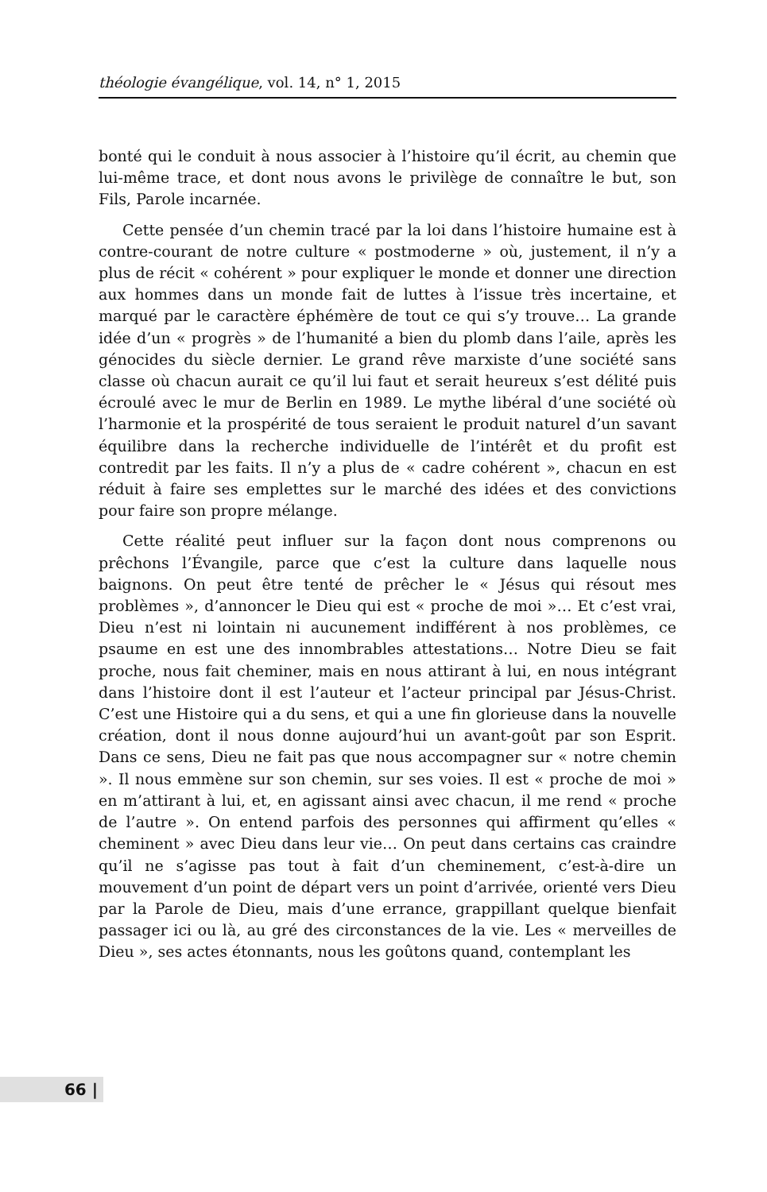théologie évangélique, vol. 14, n° 1, 2015
bonté qui le conduit à nous associer à l’histoire qu’il écrit, au chemin que lui-même trace, et dont nous avons le privilège de connaître le but, son Fils, Parole incarnée.
Cette pensée d’un chemin tracé par la loi dans l’histoire humaine est à contre-courant de notre culture « postmoderne » où, justement, il n’y a plus de récit « cohérent » pour expliquer le monde et donner une direction aux hommes dans un monde fait de luttes à l’issue très incertaine, et marqué par le caractère éphémère de tout ce qui s’y trouve… La grande idée d’un « progrès » de l’humanité a bien du plomb dans l’aile, après les génocides du siècle dernier. Le grand rêve marxiste d’une société sans classe où chacun aurait ce qu’il lui faut et serait heureux s’est délité puis écroulé avec le mur de Berlin en 1989. Le mythe libéral d’une société où l’harmonie et la prospérité de tous seraient le produit naturel d’un savant équilibre dans la recherche individuelle de l’intérêt et du profit est contredit par les faits. Il n’y a plus de « cadre cohérent », chacun en est réduit à faire ses emplettes sur le marché des idées et des convictions pour faire son propre mélange.
Cette réalité peut influer sur la façon dont nous comprenons ou prêchons l’Évangile, parce que c’est la culture dans laquelle nous baignons. On peut être tenté de prêcher le « Jésus qui résout mes problèmes », d’annoncer le Dieu qui est « proche de moi »… Et c’est vrai, Dieu n’est ni lointain ni aucunement indifférent à nos problèmes, ce psaume en est une des innombrables attestations… Notre Dieu se fait proche, nous fait cheminer, mais en nous attirant à lui, en nous intégrant dans l’histoire dont il est l’auteur et l’acteur principal par Jésus-Christ. C’est une Histoire qui a du sens, et qui a une fin glorieuse dans la nouvelle création, dont il nous donne aujourd’hui un avant-goût par son Esprit. Dans ce sens, Dieu ne fait pas que nous accompagner sur « notre chemin ». Il nous emmène sur son chemin, sur ses voies. Il est « proche de moi » en m’attirant à lui, et, en agissant ainsi avec chacun, il me rend « proche de l’autre ». On entend parfois des personnes qui affirment qu’elles « cheminent » avec Dieu dans leur vie… On peut dans certains cas craindre qu’il ne s’agisse pas tout à fait d’un cheminement, c’est-à-dire un mouvement d’un point de départ vers un point d’arrivée, orienté vers Dieu par la Parole de Dieu, mais d’une errance, grappillant quelque bienfait passager ici ou là, au gré des circonstances de la vie. Les « merveilles de Dieu », ses actes étonnants, nous les goûtons quand, contemplant les
66 |